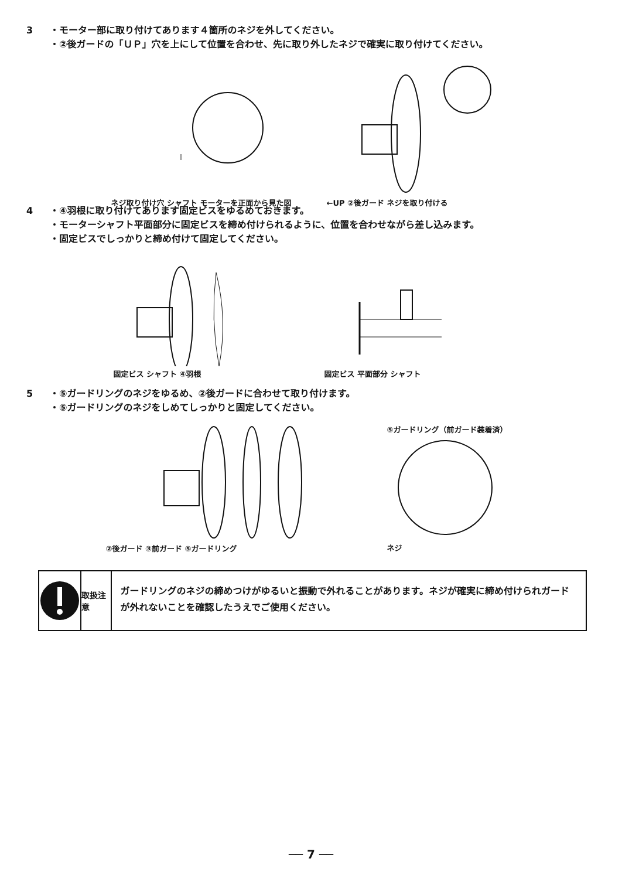3 ・モーター部に取り付けてあります４箇所のネジを外してください。
・②後ガードの「ＵＰ」穴を上にして位置を合わせ、先に取り外したネジで確実に取り付けてください。
ネジ取り付け穴 シャフト モーターを正面から見た図
←UP ②後ガード ネジを取り付ける
4 ・④羽根に取り付けてあります固定ビスをゆるめておきます。
・モーターシャフト平面部分に固定ビスを締め付けられるように、位置を合わせながら差し込みます。
・固定ビスでしっかりと締め付けて固定してください。
固定ビス シャフト ④羽根 固定ビス 平面部分 シャフト
5 ・⑤ガードリングのネジをゆるめ、②後ガードに合わせて取り付けます。
・⑤ガードリングのネジをしめてしっかりと固定してください。
②後ガード ③前ガード ⑤ガードリング ⑤ガードリング（前ガード装着済）
ネジ
取扱注意
ガードリングのネジの締めつけがゆるいと振動で外れることがあります。ネジが確実に締め付けられガードが外れないことを確認したうえでご使用ください。
── 7 ──